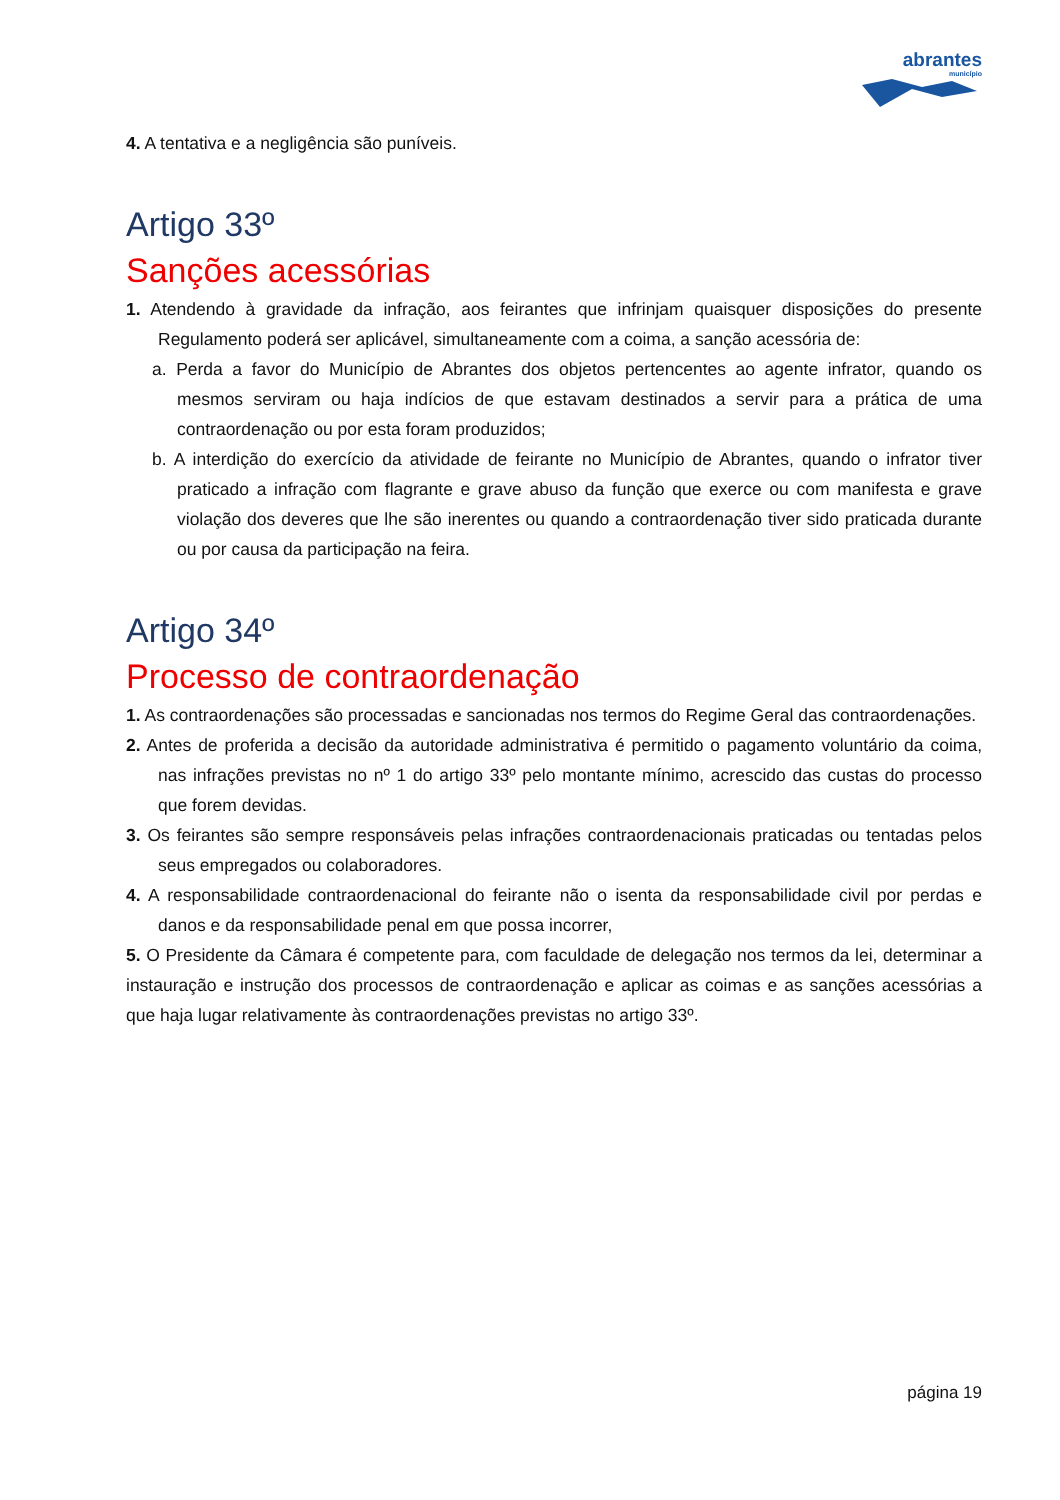abrantes
município
4. A tentativa e a negligência são puníveis.
Artigo 33º
Sanções acessórias
1. Atendendo à gravidade da infração, aos feirantes que infrinjam quaisquer disposições do presente Regulamento poderá ser aplicável, simultaneamente com a coima, a sanção acessória de:
a. Perda a favor do Município de Abrantes dos objetos pertencentes ao agente infrator, quando os mesmos serviram ou haja indícios de que estavam destinados a servir para a prática de uma contraordenação ou por esta foram produzidos;
b. A interdição do exercício da atividade de feirante no Município de Abrantes, quando o infrator tiver praticado a infração com flagrante e grave abuso da função que exerce ou com manifesta e grave violação dos deveres que lhe são inerentes ou quando a contraordenação tiver sido praticada durante ou por causa da participação na feira.
Artigo 34º
Processo de contraordenação
1. As contraordenações são processadas e sancionadas nos termos do Regime Geral das contraordenações.
2. Antes de proferida a decisão da autoridade administrativa é permitido o pagamento voluntário da coima, nas infrações previstas no nº 1 do artigo 33º pelo montante mínimo, acrescido das custas do processo que forem devidas.
3. Os feirantes são sempre responsáveis pelas infrações contraordenacionais praticadas ou tentadas pelos seus empregados ou colaboradores.
4. A responsabilidade contraordenacional do feirante não o isenta da responsabilidade civil por perdas e danos e da responsabilidade penal em que possa incorrer,
5. O Presidente da Câmara é competente para, com faculdade de delegação nos termos da lei, determinar a instauração e instrução dos processos de contraordenação e aplicar as coimas e as sanções acessórias a que haja lugar relativamente às contraordenações previstas no artigo 33º.
página 19